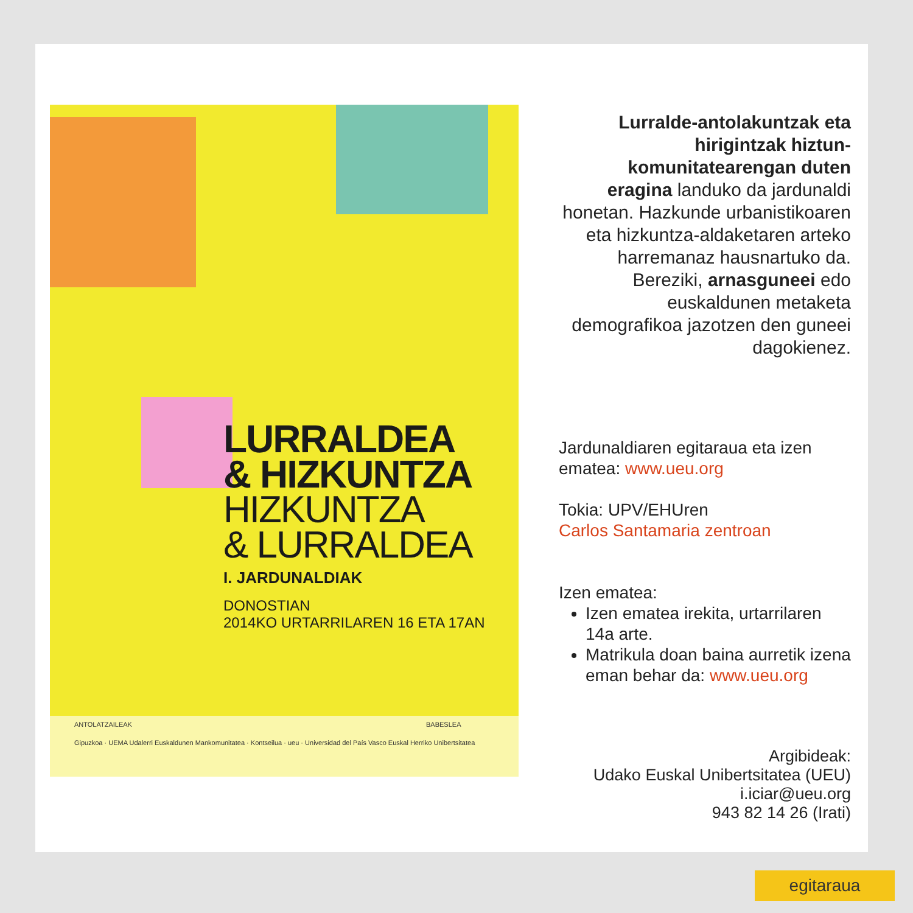LURRALDEA
& HIZKUNTZA
HIZKUNTZA
& LURRALDEA
I. JARDUNALDIAK
DONOSTIAN
2014KO URTARRILAREN 16 ETA 17AN
ANTOLATZAILEAK BABESLEA
Gipuzkoa · UEMA Udalerri Euskaldunen Mankomunitatea · Kontseilua · ueu · Universidad del País Vasco Euskal Herriko Unibertsitatea
Lurralde-antolakuntzak eta hirigintzak hiztun-komunitatearengan duten eragina landuko da jardunaldi honetan. Hazkunde urbanistikoaren eta hizkuntza-aldaketaren arteko harremanaz hausnartuko da. Bereziki, arnasguneei edo euskaldunen metaketa demografikoa jazotzen den guneei dagokienez.
Jardunaldiaren egitaraua eta izen ematea: www.ueu.org
Tokia: UPV/EHUren
Carlos Santamaria zentroan
Izen ematea:
Izen ematea irekita, urtarrilaren 14a arte.
Matrikula doan baina aurretik izena eman behar da: www.ueu.org
Argibideak:
Udako Euskal Unibertsitatea (UEU)
i.iciar@ueu.org
943 82 14 26 (Irati)
egitaraua